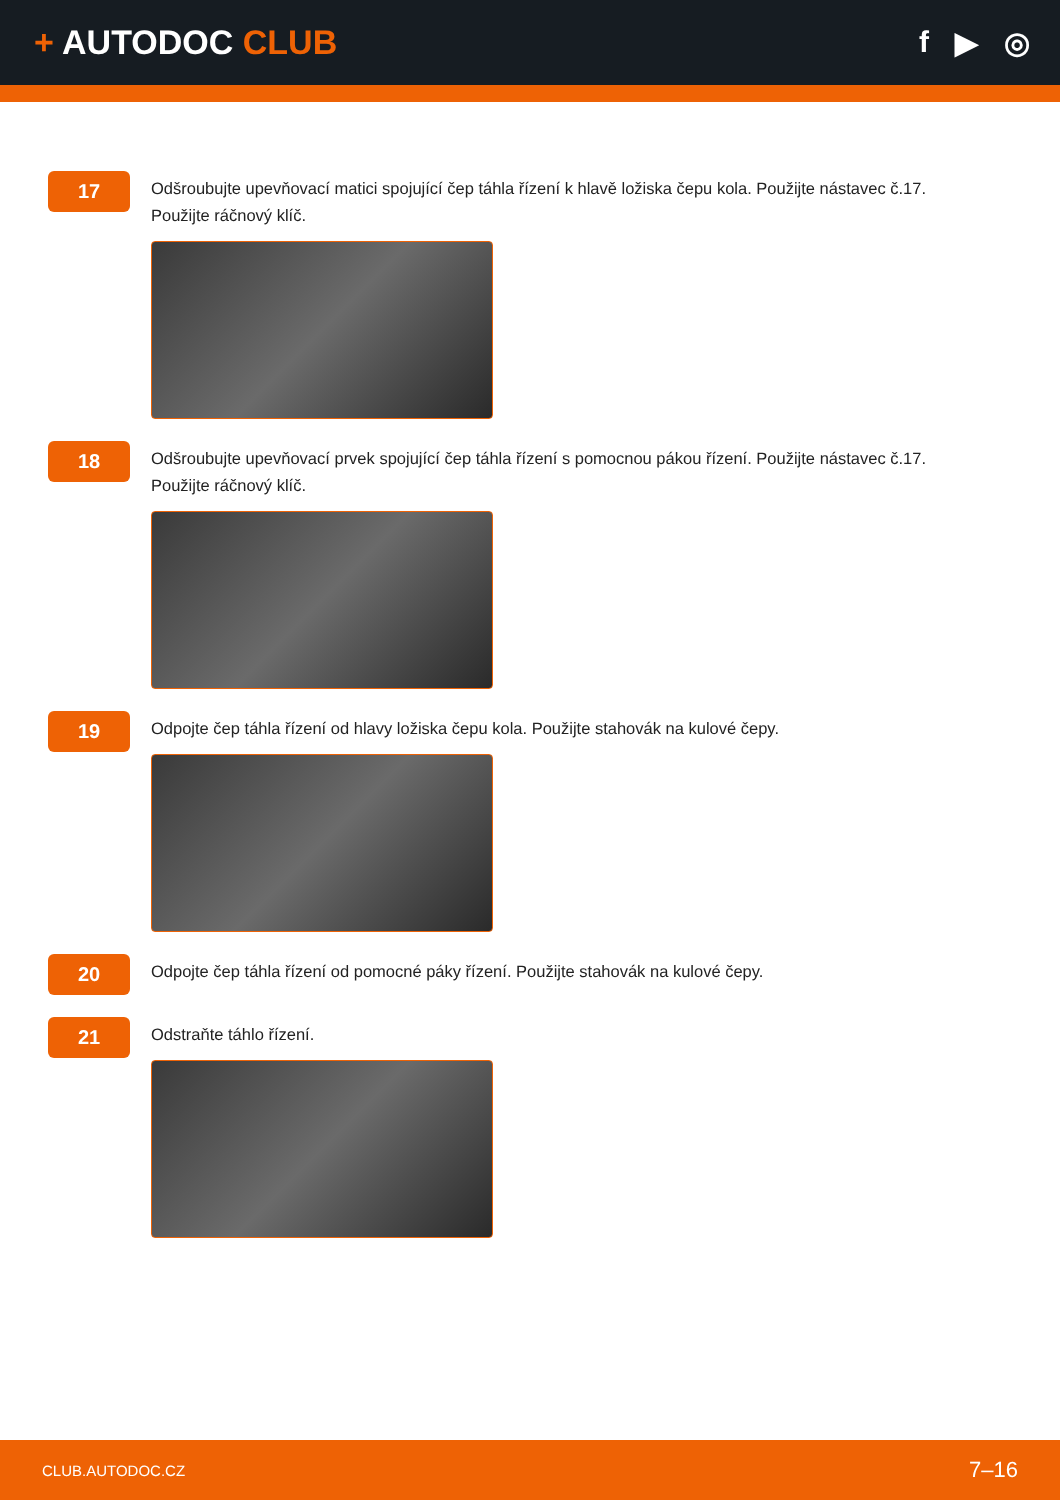+ AUTODOC CLUB f ▶ ◎
17
Odšroubujte upevňovací matici spojující čep táhla řízení k hlavě ložiska čepu kola. Použijte nástavec č.17. Použijte ráčnový klíč.
18
Odšroubujte upevňovací prvek spojující čep táhla řízení s pomocnou pákou řízení. Použijte nástavec č.17. Použijte ráčnový klíč.
19
Odpojte čep táhla řízení od hlavy ložiska čepu kola. Použijte stahovák na kulové čepy.
20
Odpojte čep táhla řízení od pomocné páky řízení. Použijte stahovák na kulové čepy.
21
Odstraňte táhlo řízení.
CLUB.AUTODOC.CZ 7–16